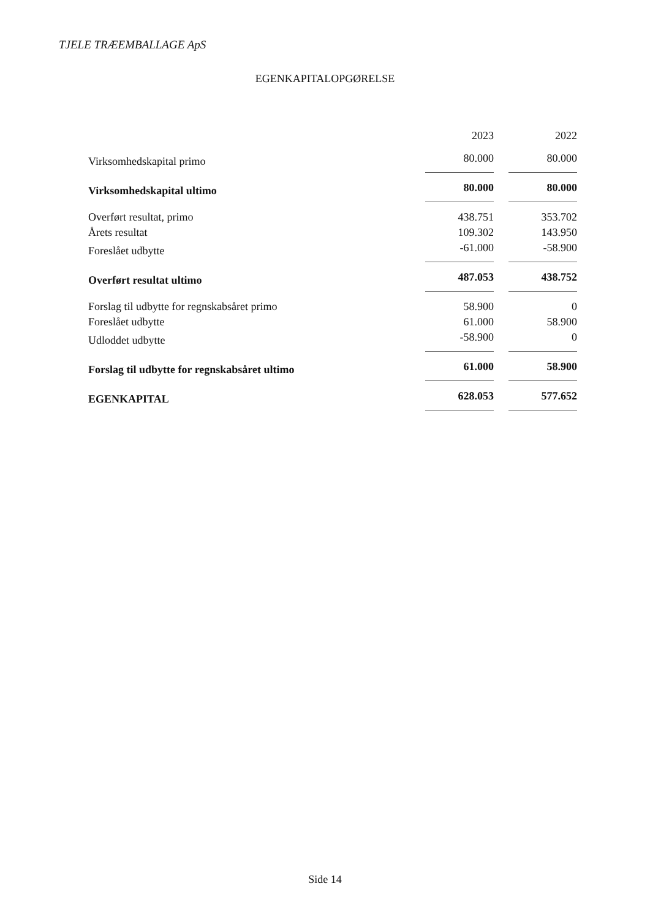TJELE TRÆEMBALLAGE ApS
EGENKAPITALOPGØRELSE
| | 2023 | | 2022 |
| Virksomhedskapital primo | 80.000 | | 80.000 |
| Virksomhedskapital ultimo | 80.000 | | 80.000 |
| Overført resultat, primo | 438.751 | | 353.702 |
| Årets resultat | 109.302 | | 143.950 |
| Foreslået udbytte | -61.000 | | -58.900 |
| Overført resultat ultimo | 487.053 | | 438.752 |
| Forslag til udbytte for regnskabsåret primo | 58.900 | | 0 |
| Foreslået udbytte | 61.000 | | 58.900 |
| Udloddet udbytte | -58.900 | | 0 |
| Forslag til udbytte for regnskabsåret ultimo | 61.000 | | 58.900 |
| EGENKAPITAL | 628.053 | | 577.652 |
Side 14